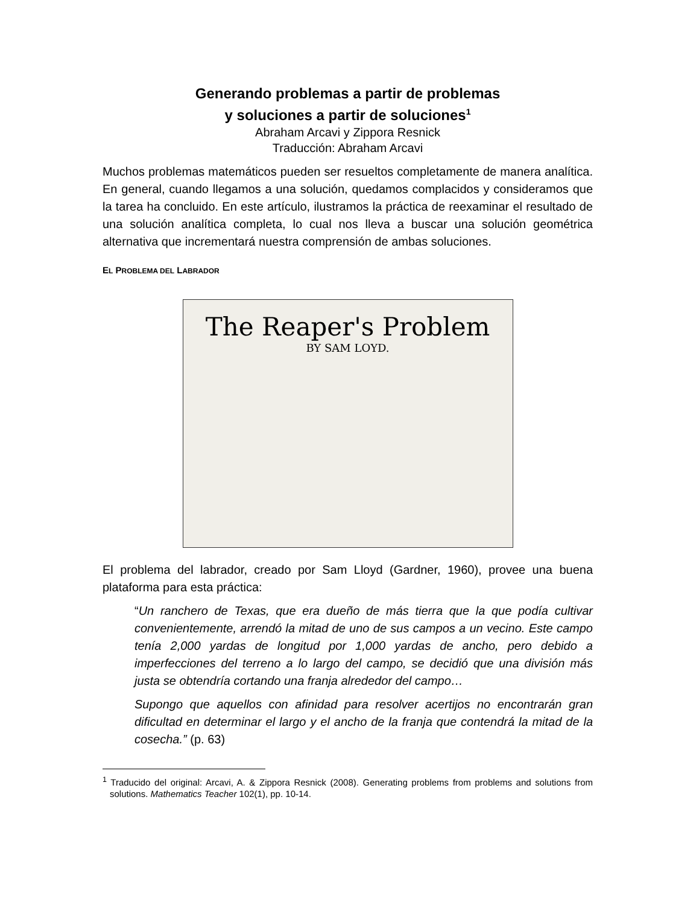Generando problemas a partir de problemas
y soluciones a partir de soluciones<sup>1</sup>
Abraham Arcavi y Zippora Resnick
Traducción: Abraham Arcavi
Muchos problemas matemáticos pueden ser resueltos completamente de manera analítica. En general, cuando llegamos a una solución, quedamos complacidos y consideramos que la tarea ha concluido. En este artículo, ilustramos la práctica de reexaminar el resultado de una solución analítica completa, lo cual nos lleva a buscar una solución geométrica alternativa que incrementará nuestra comprensión de ambas soluciones.
EL PROBLEMA DEL LABRADOR
The Reaper's Problem
BY SAM LOYD.
El problema del labrador, creado por Sam Lloyd (Gardner, 1960), provee una buena plataforma para esta práctica:
“Un ranchero de Texas, que era dueño de más tierra que la que podía cultivar convenientemente, arrendó la mitad de uno de sus campos a un vecino. Este campo tenía 2,000 yardas de longitud por 1,000 yardas de ancho, pero debido a imperfecciones del terreno a lo largo del campo, se decidió que una división más justa se obtendría cortando una franja alrededor del campo…
Supongo que aquellos con afinidad para resolver acertijos no encontrarán gran dificultad en determinar el largo y el ancho de la franja que contendrá la mitad de la cosecha.” (p. 63)
<sup>1</sup> Traducido del original: Arcavi, A. & Zippora Resnick (2008). Generating problems from problems and solutions from solutions. Mathematics Teacher 102(1), pp. 10-14.